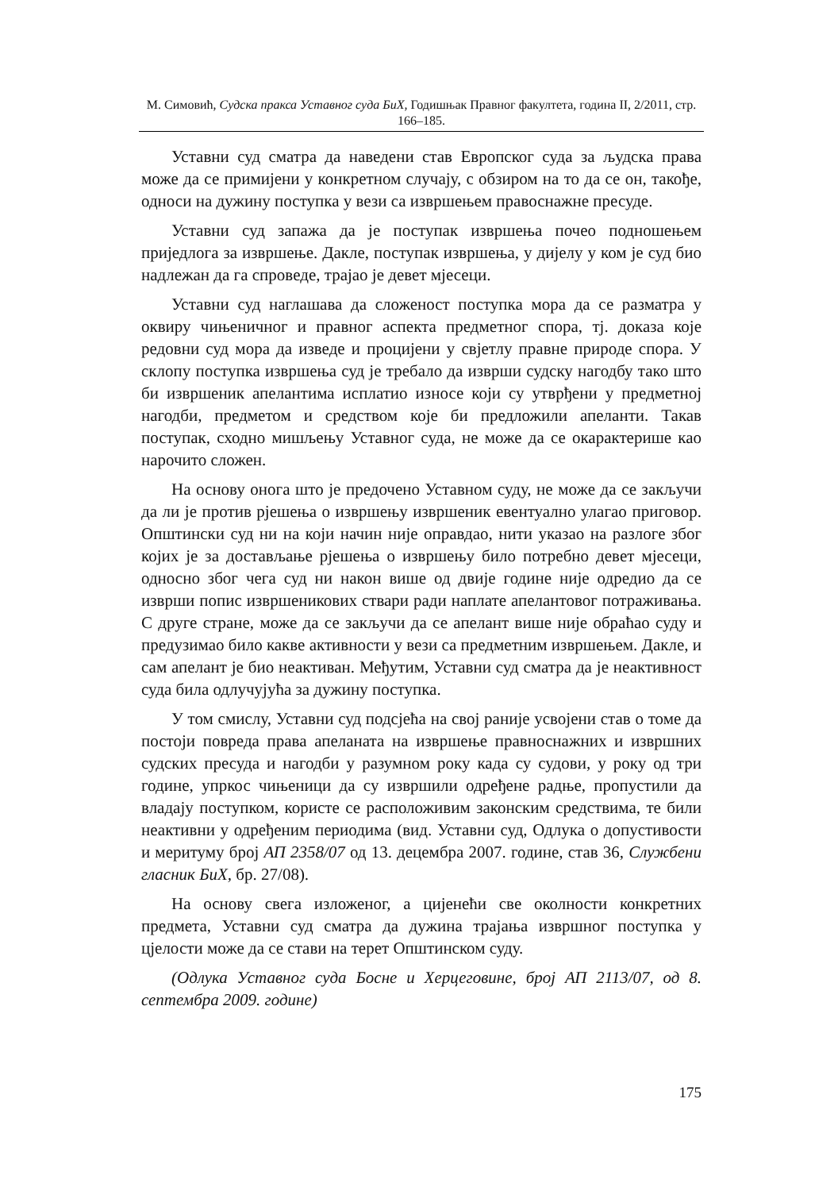М. Симовић, Судска пракса Уставног суда БиХ, Годишњак Правног факултета, година II, 2/2011, стр. 166–185.
Уставни суд сматра да наведени став Европског суда за људска права може да се примијени у конкретном случају, с обзиром на то да се он, такође, односи на дужину поступка у вези са извршењем правоснажне пресуде.
Уставни суд запажа да је поступак извршења почео подношењем приједлога за извршење. Дакле, поступак извршења, у дијелу у ком је суд био надлежан да га спроведе, трајао је девет мјесеци.
Уставни суд наглашава да сложеност поступка мора да се разматра у оквиру чињеничног и правног аспекта предметног спора, тј. доказа које редовни суд мора да изведе и процијени у свјетлу правне природе спора. У склопу поступка извршења суд је требало да изврши судску нагодбу тако што би извршеник апелантима исплатио износе који су утврђени у предметној нагодби, предметом и средством које би предложили апеланти. Такав поступак, сходно мишљењу Уставног суда, не може да се окарактерише као нарочито сложен.
На основу онога што је предочено Уставном суду, не може да се закључи да ли је против рјешења о извршењу извршеник евентуално улагао приговор. Општински суд ни на који начин није оправдао, нити указао на разлоге због којих је за достављање рјешења о извршењу било потребно девет мјесеци, односно због чега суд ни након више од двије године није одредио да се изврши попис извршеникових ствари ради наплате апелантовог потраживања. С друге стране, може да се закључи да се апелант више није обраћао суду и предузимао било какве активности у вези са предметним извршењем. Дакле, и сам апелант је био неактиван. Међутим, Уставни суд сматра да је неактивност суда била одлучујућа за дужину поступка.
У том смислу, Уставни суд подсјећа на свој раније усвојени став о томе да постоји повреда права апеланата на извршење правноснажних и извршних судских пресуда и нагодби у разумном року када су судови, у року од три године, упркос чињеници да су извршили одређене радње, пропустили да владају поступком, користе се расположивим законским средствима, те били неактивни у одређеним периодима (вид. Уставни суд, Одлука о допустивости и меритуму број АП 2358/07 од 13. децембра 2007. године, став 36, Службени гласник БиХ, бр. 27/08).
На основу свега изложеног, а цијенећи све околности конкретних предмета, Уставни суд сматра да дужина трајања извршног поступка у цјелости може да се стави на терет Општинском суду.
(Одлука Уставног суда Босне и Херцеговине, број АП 2113/07, од 8. септембра 2009. године)
175